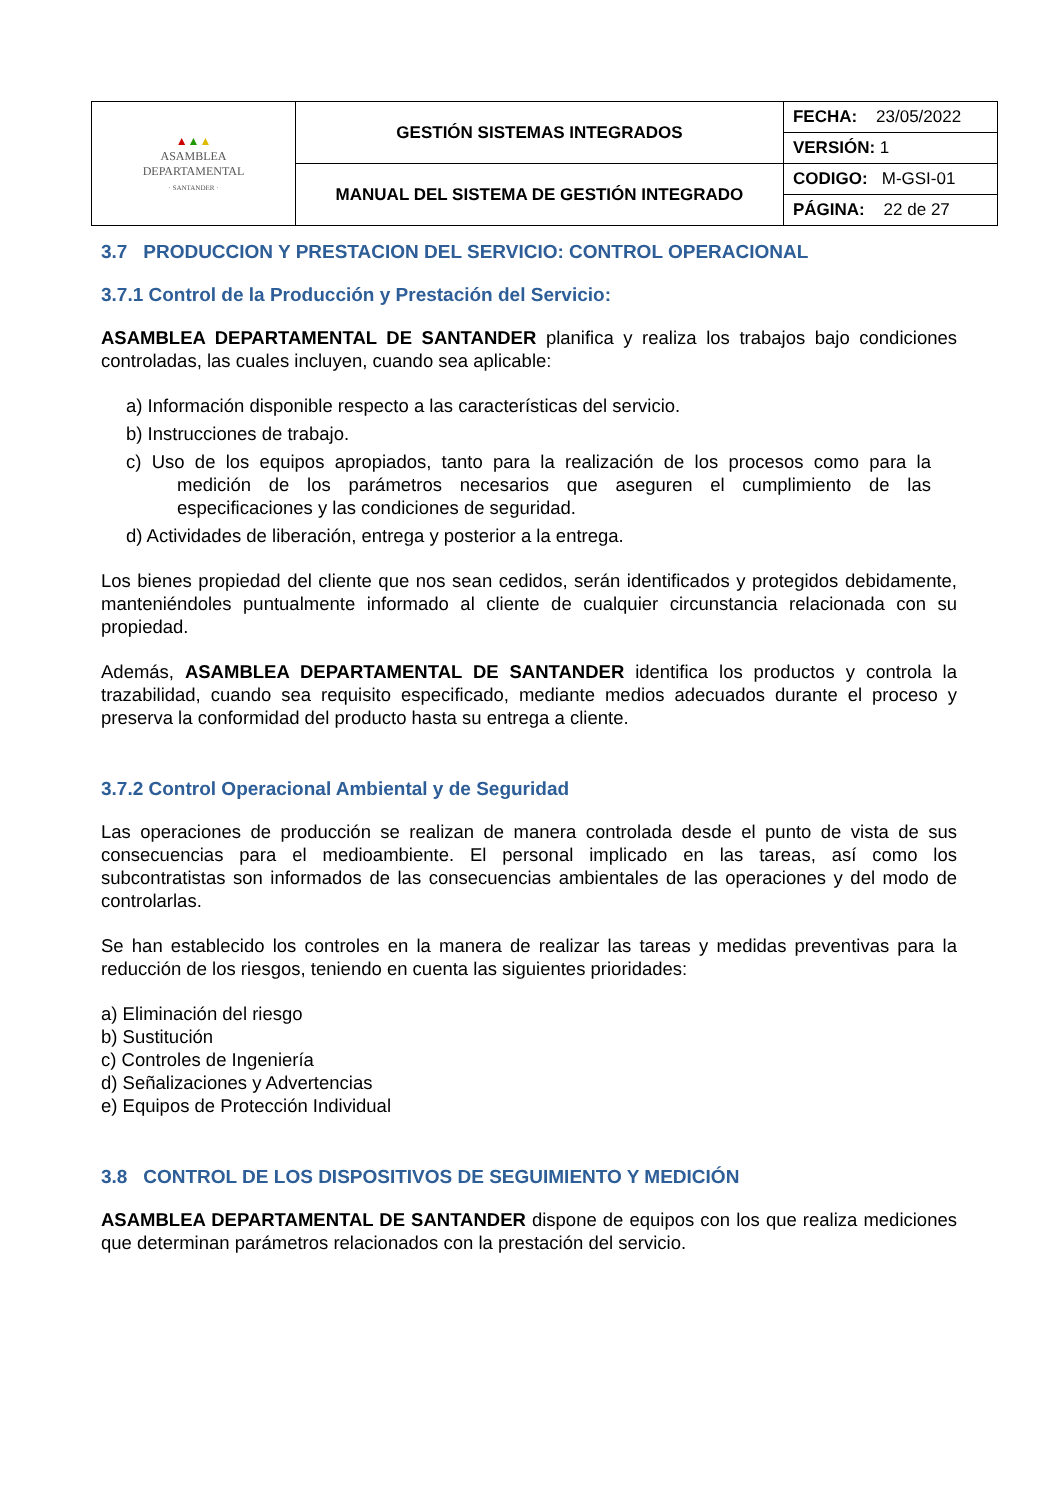| ▲ ▲ ▲ ASAMBLEA DEPARTAMENTAL · SANTANDER · | GESTIÓN SISTEMAS INTEGRADOS | FECHA: 23/05/2022 |
| | | VERSIÓN: 1 |
| | MANUAL DEL SISTEMA DE GESTIÓN INTEGRADO | CODIGO: M-GSI-01 |
| | | PÁGINA: 22 de 27 |
3.7 PRODUCCION Y PRESTACION DEL SERVICIO: CONTROL OPERACIONAL
3.7.1 Control de la Producción y Prestación del Servicio:
ASAMBLEA DEPARTAMENTAL DE SANTANDER planifica y realiza los trabajos bajo condiciones controladas, las cuales incluyen, cuando sea aplicable:
a) Información disponible respecto a las características del servicio.
b) Instrucciones de trabajo.
c) Uso de los equipos apropiados, tanto para la realización de los procesos como para la medición de los parámetros necesarios que aseguren el cumplimiento de las especificaciones y las condiciones de seguridad.
d) Actividades de liberación, entrega y posterior a la entrega.
Los bienes propiedad del cliente que nos sean cedidos, serán identificados y protegidos debidamente, manteniéndoles puntualmente informado al cliente de cualquier circunstancia relacionada con su propiedad.
Además, ASAMBLEA DEPARTAMENTAL DE SANTANDER identifica los productos y controla la trazabilidad, cuando sea requisito especificado, mediante medios adecuados durante el proceso y preserva la conformidad del producto hasta su entrega a cliente.
3.7.2 Control Operacional Ambiental y de Seguridad
Las operaciones de producción se realizan de manera controlada desde el punto de vista de sus consecuencias para el medioambiente. El personal implicado en las tareas, así como los subcontratistas son informados de las consecuencias ambientales de las operaciones y del modo de controlarlas.
Se han establecido los controles en la manera de realizar las tareas y medidas preventivas para la reducción de los riesgos, teniendo en cuenta las siguientes prioridades:
a) Eliminación del riesgo
b) Sustitución
c) Controles de Ingeniería
d) Señalizaciones y Advertencias
e) Equipos de Protección Individual
3.8 CONTROL DE LOS DISPOSITIVOS DE SEGUIMIENTO Y MEDICIÓN
ASAMBLEA DEPARTAMENTAL DE SANTANDER dispone de equipos con los que realiza mediciones que determinan parámetros relacionados con la prestación del servicio.